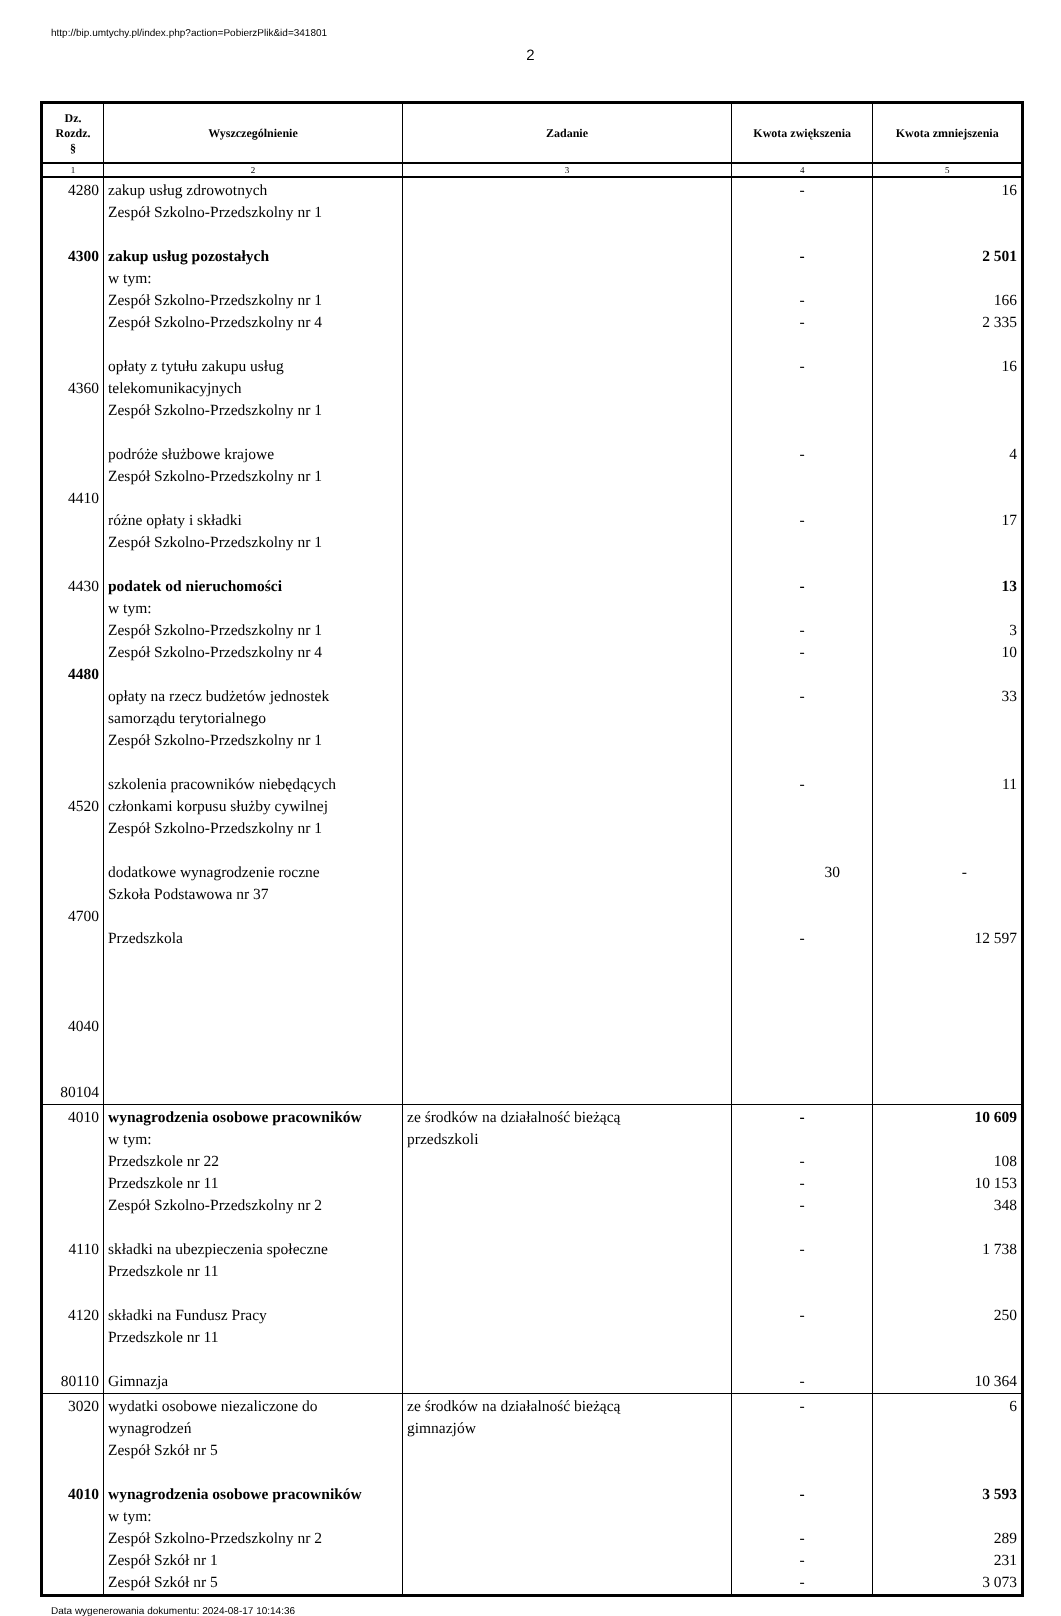http://bip.umtychy.pl/index.php?action=PobierzPlik&id=341801
2
| Dz. Rozdz. § | Wyszczególnienie | Zadanie | Kwota zwiększenia | Kwota zmniejszenia |
| --- | --- | --- | --- | --- |
| 1 | 2 | 3 | 4 | 5 |
| 4280 4300 4360 4410 4430 4480 4520 4700 4040 80104 | zakup usług zdrowotnych Zespół Szkolno-Przedszkolny nr 1 zakup usług pozostałych w tym: Zespół Szkolno-Przedszkolny nr 1 Zespół Szkolno-Przedszkolny nr 4 opłaty z tytułu zakupu usług telekomunikacyjnych Zespół Szkolno-Przedszkolny nr 1 podróże służbowe krajowe Zespół Szkolno-Przedszkolny nr 1 różne opłaty i składki Zespół Szkolno-Przedszkolny nr 1 podatek od nieruchomości w tym: Zespół Szkolno-Przedszkolny nr 1 Zespół Szkolno-Przedszkolny nr 4 opłaty na rzecz budżetów jednostek samorządu terytorialnego Zespół Szkolno-Przedszkolny nr 1 szkolenia pracowników niebędących członkami korpusu służby cywilnej Zespół Szkolno-Przedszkolny nr 1 dodatkowe wynagrodzenie roczne Szkoła Podstawowa nr 37 Przedszkola | | - - - - - - - - - - - - 30 - | 16 2 501 166 2 335 16 4 17 13 3 10 33 11 - 12 597 |
| 4010 4110 4120 80110 | wynagrodzenia osobowe pracowników w tym: Przedszkole nr 22 Przedszkole nr 11 Zespół Szkolno-Przedszkolny nr 2 składki na ubezpieczenia społeczne Przedszkole nr 11 składki na Fundusz Pracy Przedszkole nr 11 Gimnazja | ze środków na działalność bieżącą przedszkoli | - - - - - - - | 10 609 108 10 153 348 1 738 250 10 364 |
| 3020 4010 | wydatki osobowe niezaliczone do wynagrodzeń Zespół Szkół nr 5 wynagrodzenia osobowe pracowników w tym: Zespół Szkolno-Przedszkolny nr 2 Zespół Szkół nr 1 Zespół Szkół nr 5 | ze środków na działalność bieżącą gimnazjów | - - - - - | 6 3 593 289 231 3 073 |
Data wygenerowania dokumentu: 2024-08-17 10:14:36